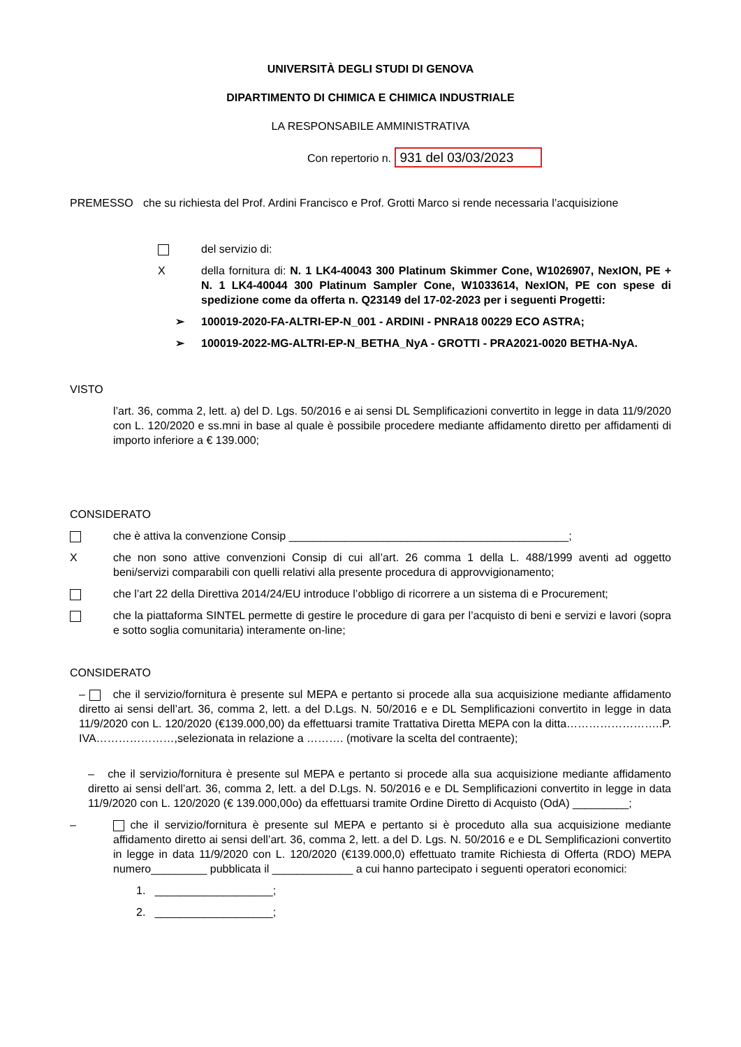UNIVERSITÀ DEGLI STUDI DI GENOVA
DIPARTIMENTO DI CHIMICA E CHIMICA INDUSTRIALE
LA RESPONSABILE AMMINISTRATIVA
Con repertorio n. 931 del 03/03/2023
PREMESSO che su richiesta del Prof. Ardini Francisco e Prof. Grotti Marco si rende necessaria l’acquisizione
del servizio di:
Xdella fornitura di: N. 1 LK4-40043 300 Platinum Skimmer Cone, W1026907, NexION, PE + N. 1 LK4-40044 300 Platinum Sampler Cone, W1033614, NexION, PE con spese di spedizione come da offerta n. Q23149 del 17-02-2023 per i seguenti Progetti:
➢ 100019-2020-FA-ALTRI-EP-N_001 - ARDINI - PNRA18 00229 ECO ASTRA;
➢ 100019-2022-MG-ALTRI-EP-N_BETHA_NyA - GROTTI - PRA2021-0020 BETHA-NyA.
VISTO
l’art. 36, comma 2, lett. a) del D. Lgs. 50/2016 e ai sensi DL Semplificazioni convertito in legge in data 11/9/2020 con L. 120/2020 e ss.mni in base al quale è possibile procedere mediante affidamento diretto per affidamenti di importo inferiore a € 139.000;
CONSIDERATO
che è attiva la convenzione Consip _____________________________________________;
Xche non sono attive convenzioni Consip di cui all’art. 26 comma 1 della L. 488/1999 aventi ad oggetto beni/servizi comparabili con quelli relativi alla presente procedura di approvvigionamento;
che l’art 22 della Direttiva 2014/24/EU introduce l’obbligo di ricorrere a un sistema di e Procurement;
che la piattaforma SINTEL permette di gestire le procedure di gara per l’acquisto di beni e servizi e lavori (sopra e sotto soglia comunitaria) interamente on-line;
CONSIDERATO
– che il servizio/fornitura è presente sul MEPA e pertanto si procede alla sua acquisizione mediante affidamento diretto ai sensi dell’art. 36, comma 2, lett. a del D.Lgs. N. 50/2016 e e DL Semplificazioni convertito in legge in data 11/9/2020 con L. 120/2020 (€139.000,00) da effettuarsi tramite Trattativa Diretta MEPA con la ditta……………………..P. IVA…………………,selezionata in relazione a ………. (motivare la scelta del contraente);
– che il servizio/fornitura è presente sul MEPA e pertanto si procede alla sua acquisizione mediante affidamento diretto ai sensi dell’art. 36, comma 2, lett. a del D.Lgs. N. 50/2016 e e DL Semplificazioni convertito in legge in data 11/9/2020 con L. 120/2020 (€ 139.000,00o) da effettuarsi tramite Ordine Diretto di Acquisto (OdA) _________;
– che il servizio/fornitura è presente sul MEPA e pertanto si è proceduto alla sua acquisizione mediante affidamento diretto ai sensi dell’art. 36, comma 2, lett. a del D. Lgs. N. 50/2016 e e DL Semplificazioni convertito in legge in data 11/9/2020 con L. 120/2020 (€139.000,0) effettuato tramite Richiesta di Offerta (RDO) MEPA numero_________ pubblicata il _____________ a cui hanno partecipato i seguenti operatori economici:
1. ___________________;
2. ___________________;